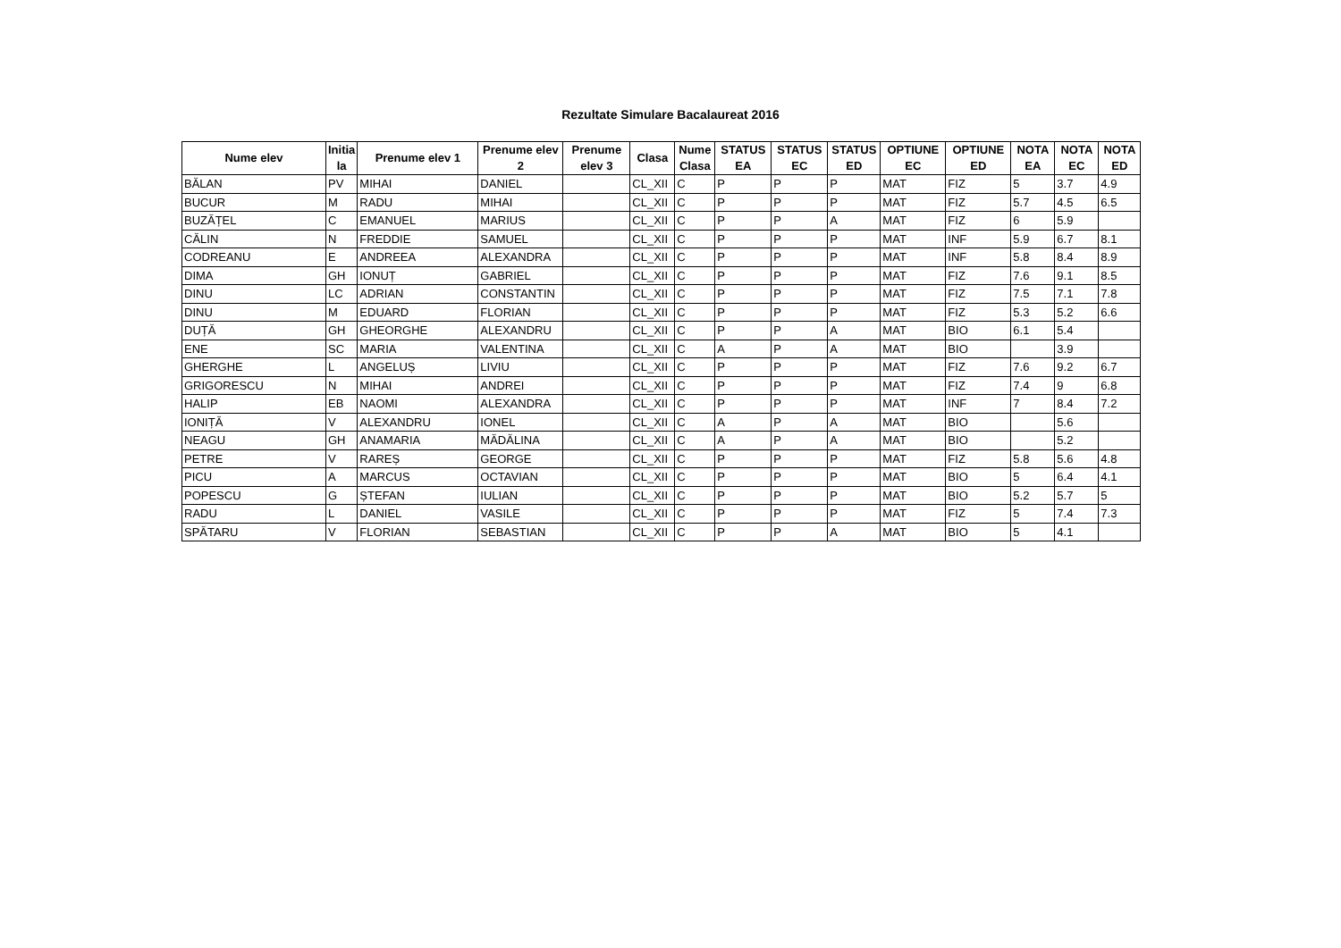Rezultate Simulare Bacalaureat 2016
| Nume elev | Initia la | Prenume elev 1 | Prenume elev 2 | Prenume elev 3 | Clasa | Nume Clasa | STATUS EA | STATUS EC | STATUS ED | OPTIUNE EC | OPTIUNE ED | NOTA EA | NOTA EC | NOTA ED |
| --- | --- | --- | --- | --- | --- | --- | --- | --- | --- | --- | --- | --- | --- | --- |
| BĂLAN | PV | MIHAI | DANIEL | | CL_XII | C | P | P | P | MAT | FIZ | 5 | 3.7 | 4.9 |
| BUCUR | M | RADU | MIHAI | | CL_XII | C | P | P | P | MAT | FIZ | 5.7 | 4.5 | 6.5 |
| BUZĂȚEL | C | EMANUEL | MARIUS | | CL_XII | C | P | P | A | MAT | FIZ | 6 | 5.9 | |
| CĂLIN | N | FREDDIE | SAMUEL | | CL_XII | C | P | P | P | MAT | INF | 5.9 | 6.7 | 8.1 |
| CODREANU | E | ANDREEA | ALEXANDRA | | CL_XII | C | P | P | P | MAT | INF | 5.8 | 8.4 | 8.9 |
| DIMA | GH | IONUȚ | GABRIEL | | CL_XII | C | P | P | P | MAT | FIZ | 7.6 | 9.1 | 8.5 |
| DINU | LC | ADRIAN | CONSTANTIN | | CL_XII | C | P | P | P | MAT | FIZ | 7.5 | 7.1 | 7.8 |
| DINU | M | EDUARD | FLORIAN | | CL_XII | C | P | P | P | MAT | FIZ | 5.3 | 5.2 | 6.6 |
| DUȚĂ | GH | GHEORGHE | ALEXANDRU | | CL_XII | C | P | P | A | MAT | BIO | 6.1 | 5.4 | |
| ENE | SC | MARIA | VALENTINA | | CL_XII | C | A | P | A | MAT | BIO | | 3.9 | |
| GHERGHE | L | ANGELUȘ | LIVIU | | CL_XII | C | P | P | P | MAT | FIZ | 7.6 | 9.2 | 6.7 |
| GRIGORESCU | N | MIHAI | ANDREI | | CL_XII | C | P | P | P | MAT | FIZ | 7.4 | 9 | 6.8 |
| HALIP | EB | NAOMI | ALEXANDRA | | CL_XII | C | P | P | P | MAT | INF | 7 | 8.4 | 7.2 |
| IONIȚĂ | V | ALEXANDRU | IONEL | | CL_XII | C | A | P | A | MAT | BIO | | 5.6 | |
| NEAGU | GH | ANAMARIA | MĂDĂLINA | | CL_XII | C | A | P | A | MAT | BIO | | 5.2 | |
| PETRE | V | RAREȘ | GEORGE | | CL_XII | C | P | P | P | MAT | FIZ | 5.8 | 5.6 | 4.8 |
| PICU | A | MARCUS | OCTAVIAN | | CL_XII | C | P | P | P | MAT | BIO | 5 | 6.4 | 4.1 |
| POPESCU | G | ȘTEFAN | IULIAN | | CL_XII | C | P | P | P | MAT | BIO | 5.2 | 5.7 | 5 |
| RADU | L | DANIEL | VASILE | | CL_XII | C | P | P | P | MAT | FIZ | 5 | 7.4 | 7.3 |
| SPĂTARU | V | FLORIAN | SEBASTIAN | | CL_XII | C | P | P | A | MAT | BIO | 5 | 4.1 | |